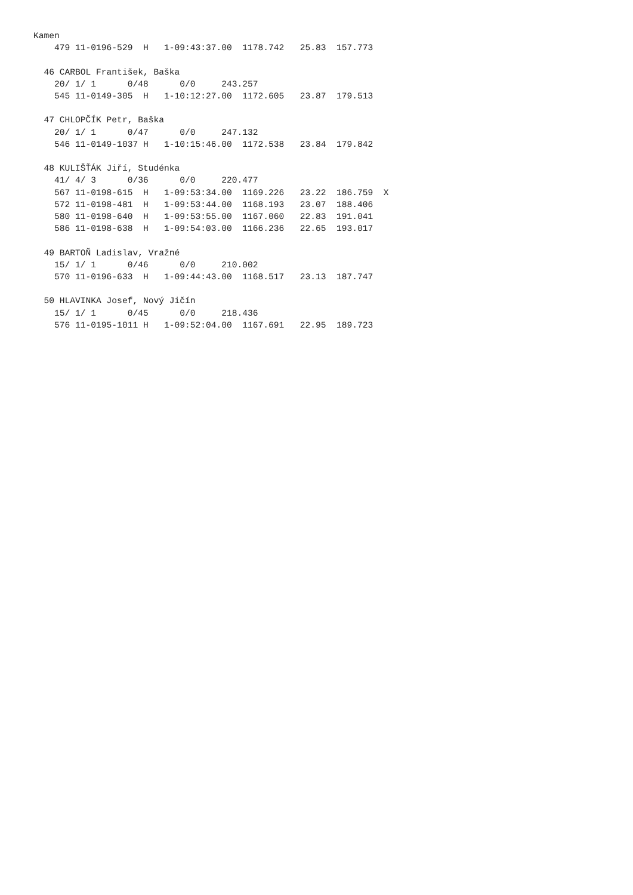Kamen
    479 11-0196-529  H   1-09:43:37.00  1178.742   25.83  157.773

  46 CARBOL František, Baška
    20/ 1/ 1      0/48      0/0     243.257
    545 11-0149-305  H   1-10:12:27.00  1172.605   23.87  179.513

  47 CHLOPČÍK Petr, Baška
    20/ 1/ 1      0/47      0/0     247.132
    546 11-0149-1037 H   1-10:15:46.00  1172.538   23.84  179.842

  48 KULIŠŤÁK Jiří, Studénka
    41/ 4/ 3      0/36      0/0     220.477
    567 11-0198-615  H   1-09:53:34.00  1169.226   23.22  186.759  X
    572 11-0198-481  H   1-09:53:44.00  1168.193   23.07  188.406
    580 11-0198-640  H   1-09:53:55.00  1167.060   22.83  191.041
    586 11-0198-638  H   1-09:54:03.00  1166.236   22.65  193.017

  49 BARTOŇ Ladislav, Vražné
    15/ 1/ 1      0/46      0/0     210.002
    570 11-0196-633  H   1-09:44:43.00  1168.517   23.13  187.747

  50 HLAVINKA Josef, Nový Jičín
    15/ 1/ 1      0/45      0/0     218.436
    576 11-0195-1011 H   1-09:52:04.00  1167.691   22.95  189.723